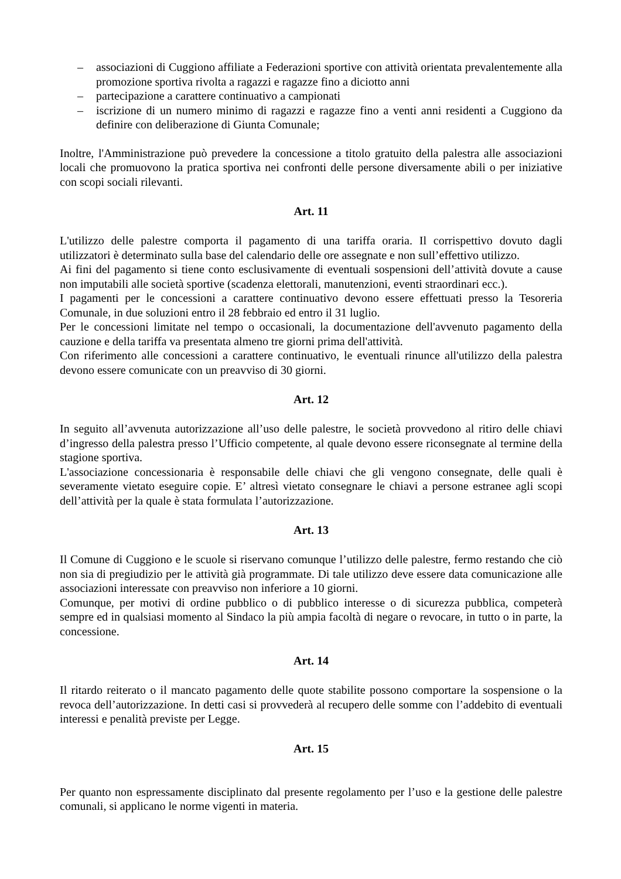– associazioni di Cuggiono affiliate a Federazioni sportive con attività orientata prevalentemente alla promozione sportiva rivolta a ragazzi e ragazze fino a diciotto anni
– partecipazione a carattere continuativo a campionati
– iscrizione di un numero minimo di ragazzi e ragazze fino a venti anni residenti a Cuggiono da definire con deliberazione di Giunta Comunale;
Inoltre, l'Amministrazione può prevedere la concessione a titolo gratuito della palestra alle associazioni locali che promuovono la pratica sportiva nei confronti delle persone diversamente abili o per iniziative con scopi sociali rilevanti.
Art. 11
L'utilizzo delle palestre comporta il pagamento di una tariffa oraria. Il corrispettivo dovuto dagli utilizzatori è determinato sulla base del calendario delle ore assegnate e non sull’effettivo utilizzo.
Ai fini del pagamento si tiene conto esclusivamente di eventuali sospensioni dell’attività dovute a cause non imputabili alle società sportive (scadenza elettorali, manutenzioni, eventi straordinari ecc.).
I pagamenti per le concessioni a carattere continuativo devono essere effettuati presso la Tesoreria Comunale, in due soluzioni entro il 28 febbraio ed entro il 31 luglio.
Per le concessioni limitate nel tempo o occasionali, la documentazione dell'avvenuto pagamento della cauzione e della tariffa va presentata almeno tre giorni prima dell'attività.
Con riferimento alle concessioni a carattere continuativo, le eventuali rinunce all'utilizzo della palestra devono essere comunicate con un preavviso di 30 giorni.
Art. 12
In seguito all’avvenuta autorizzazione all’uso delle palestre, le società provvedono al ritiro delle chiavi d’ingresso della palestra presso l’Ufficio competente, al quale devono essere riconsegnate al termine della stagione sportiva.
L'associazione concessionaria è responsabile delle chiavi che gli vengono consegnate, delle quali è severamente vietato eseguire copie. E’ altresì vietato consegnare le chiavi a persone estranee agli scopi dell’attività per la quale è stata formulata l’autorizzazione.
Art. 13
Il Comune di Cuggiono e le scuole si riservano comunque l’utilizzo delle palestre, fermo restando che ciò non sia di pregiudizio per le attività già programmate. Di tale utilizzo deve essere data comunicazione alle associazioni interessate con preavviso non inferiore a 10 giorni.
Comunque, per motivi di ordine pubblico o di pubblico interesse o di sicurezza pubblica, competerà sempre ed in qualsiasi momento al Sindaco la più ampia facoltà di negare o revocare, in tutto o in parte, la concessione.
Art. 14
Il ritardo reiterato o il mancato pagamento delle quote stabilite possono comportare la sospensione o la revoca dell’autorizzazione. In detti casi si provvederà al recupero delle somme con l’addebito di eventuali interessi e penalità previste per Legge.
Art. 15
Per quanto non espressamente disciplinato dal presente regolamento per l’uso e la gestione delle palestre comunali, si applicano le norme vigenti in materia.